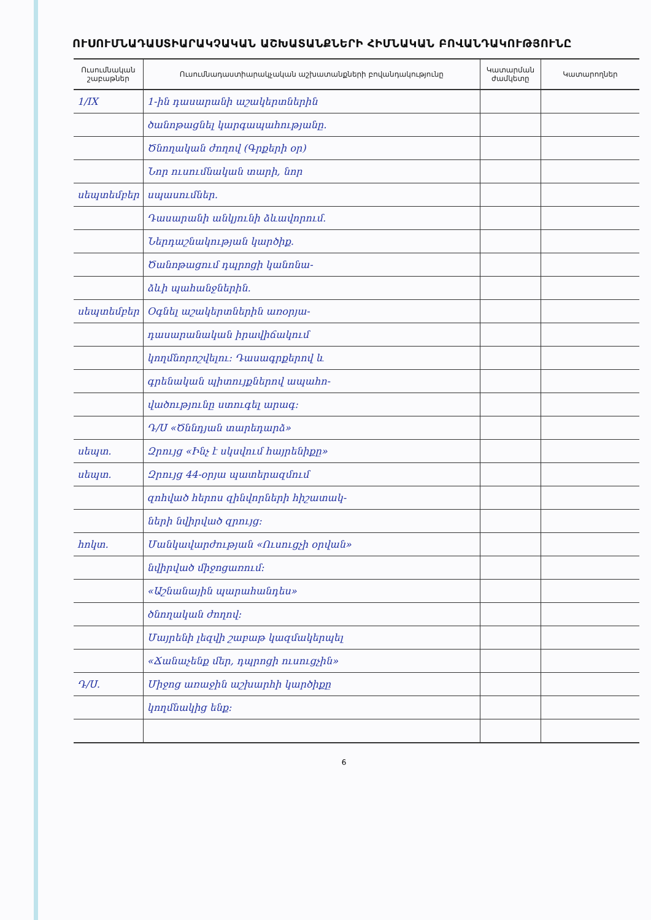ՈՒՍՈՒՄՆԱԴԱՍՏԻԱՐԱԿՉԱԿԱՆ ԱՇԽԱՏԱՆՔՆԵՐԻ ՀԻՄՆԱԿԱՆ ԲՈՎԱՆԴԱԿՈՒԹՅՈՒՆԸ
| Ուսումնական շաբաթներ | Ուսումնադաստիարակչական աշխատանքների բովանդակությունը | Կատարման ժամկետը | Կատարողներ |
| --- | --- | --- | --- |
| 1/IX | 1-ին դասարանի աշակերտներին | | |
| | ծանոթացնել կարգապահությանը. | | |
| | Ծնողական ժողով (Գրքերի օր) | | |
| | Նոր ուսումնական տարի, նոր | | |
| սեպտեմբեր | սպասումներ. | | |
| | Դասարանի անկյունի ձևավորում. | | |
| | Ներդաշնակության կարծիք. | | |
| | Ծանոթացում դպրոցի կանոնա- | | |
| | ձևի պահանջներին. | | |
| սեպտեմբեր | Օգնել աշակերտներին առօրյա- | | |
| | դասարանական իրավիճակում | | |
| | կողմնորոշվելու: Դասագրքերով և | | |
| | գրենական պիտույքներով ապահո- | | |
| | վածությունը ստուգել արագ: | | |
| | Դ/Ս «Ծննդյան տարեդարձ» | | |
| սեպտ. | Զրույց «Ինչ է սկսվում հայրենիքը» | | |
| սեպտ. | Զրույց 44-օրյա պատերազմում | | |
| | զոհված հերոս զինվորների հիշատակ- | | |
| | ների նվիրված զրույց: | | |
| հոկտ. | Մանկավարժության «Ուսուցչի օրվան» | | |
| | նվիրված միջոցառում: | | |
| | «Աշնանային պարահանդես» | | |
| | ծնողական ժողով: | | |
| | Մայրենի լեզվի շաբաթ կազմակերպել | | |
| | «Ճանաչենք մեր, դպրոցի ուսուցչին» | | |
| Դ/Ս. | Միջոց առաջին աշխարհի կարծիքը | | |
| | կողմնակից ենք: | | |
6